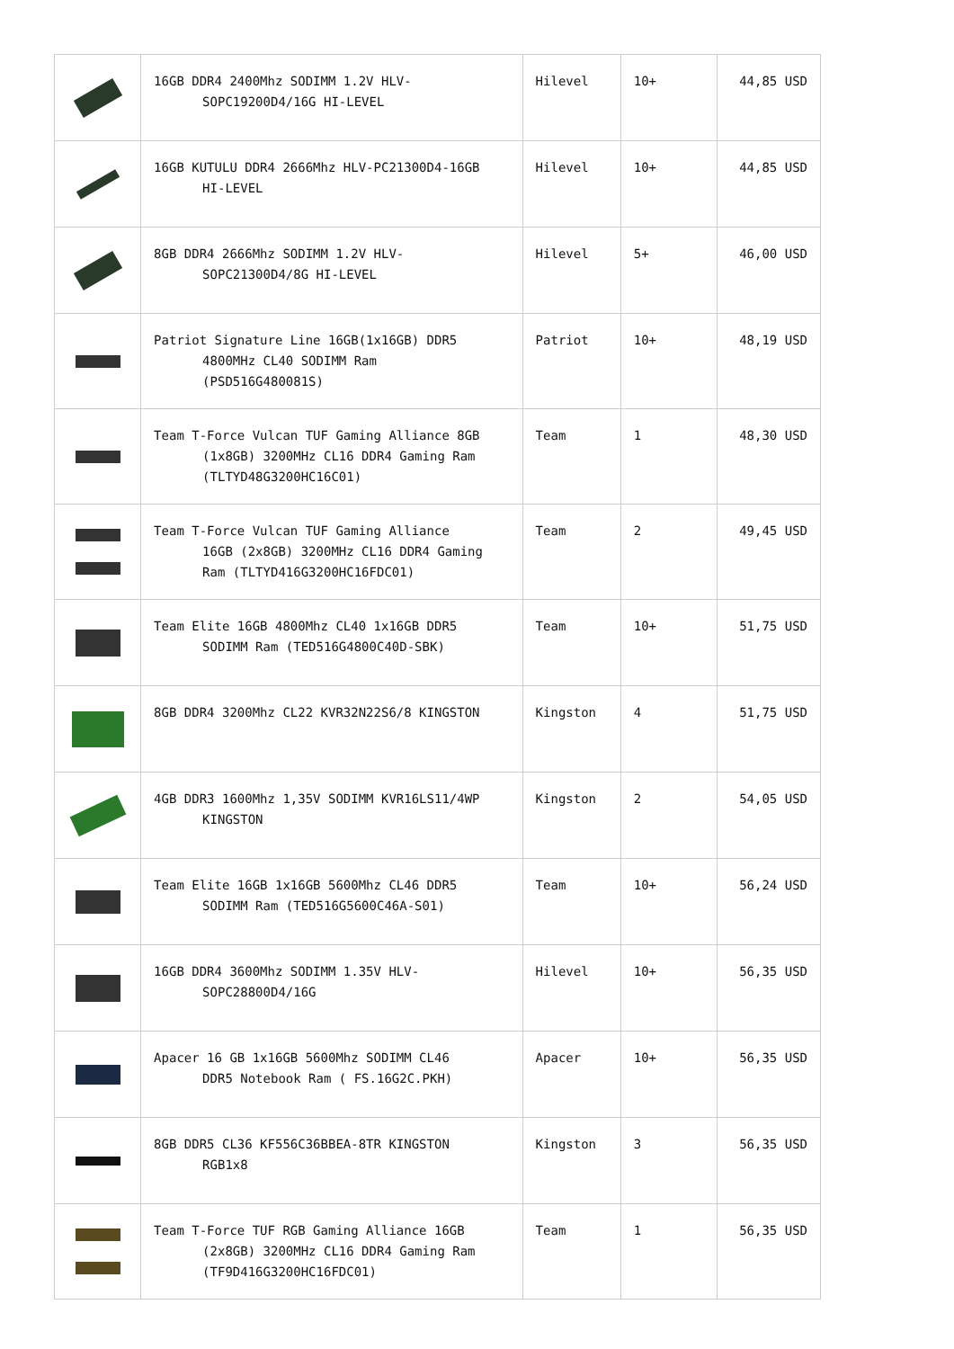| | 16GB DDR4 2400Mhz SODIMM 1.2V HLV- SOPC19200D4/16G HI-LEVEL | Hilevel | 10+ | 44,85 USD |
| | 16GB KUTULU DDR4 2666Mhz HLV-PC21300D4-16GB HI-LEVEL | Hilevel | 10+ | 44,85 USD |
| | 8GB DDR4 2666Mhz SODIMM 1.2V HLV- SOPC21300D4/8G HI-LEVEL | Hilevel | 5+ | 46,00 USD |
| | Patriot Signature Line 16GB(1x16GB) DDR5 4800MHz CL40 SODIMM Ram (PSD516G480081S) | Patriot | 10+ | 48,19 USD |
| | Team T-Force Vulcan TUF Gaming Alliance 8GB (1x8GB) 3200MHz CL16 DDR4 Gaming Ram (TLTYD48G3200HC16C01) | Team | 1 | 48,30 USD |
| | Team T-Force Vulcan TUF Gaming Alliance 16GB (2x8GB) 3200MHz CL16 DDR4 Gaming Ram (TLTYD416G3200HC16FDC01) | Team | 2 | 49,45 USD |
| | Team Elite 16GB 4800Mhz CL40 1x16GB DDR5 SODIMM Ram (TED516G4800C40D-SBK) | Team | 10+ | 51,75 USD |
| | 8GB DDR4 3200Mhz CL22 KVR32N22S6/8 KINGSTON | Kingston | 4 | 51,75 USD |
| | 4GB DDR3 1600Mhz 1,35V SODIMM KVR16LS11/4WP KINGSTON | Kingston | 2 | 54,05 USD |
| | Team Elite 16GB 1x16GB 5600Mhz CL46 DDR5 SODIMM Ram (TED516G5600C46A-S01) | Team | 10+ | 56,24 USD |
| | 16GB DDR4 3600Mhz SODIMM 1.35V HLV- SOPC28800D4/16G | Hilevel | 10+ | 56,35 USD |
| | Apacer 16 GB 1x16GB 5600Mhz SODIMM CL46 DDR5 Notebook Ram ( FS.16G2C.PKH) | Apacer | 10+ | 56,35 USD |
| | 8GB DDR5 CL36 KF556C36BBEA-8TR KINGSTON RGB1x8 | Kingston | 3 | 56,35 USD |
| | Team T-Force TUF RGB Gaming Alliance 16GB (2x8GB) 3200MHz CL16 DDR4 Gaming Ram (TF9D416G3200HC16FDC01) | Team | 1 | 56,35 USD |